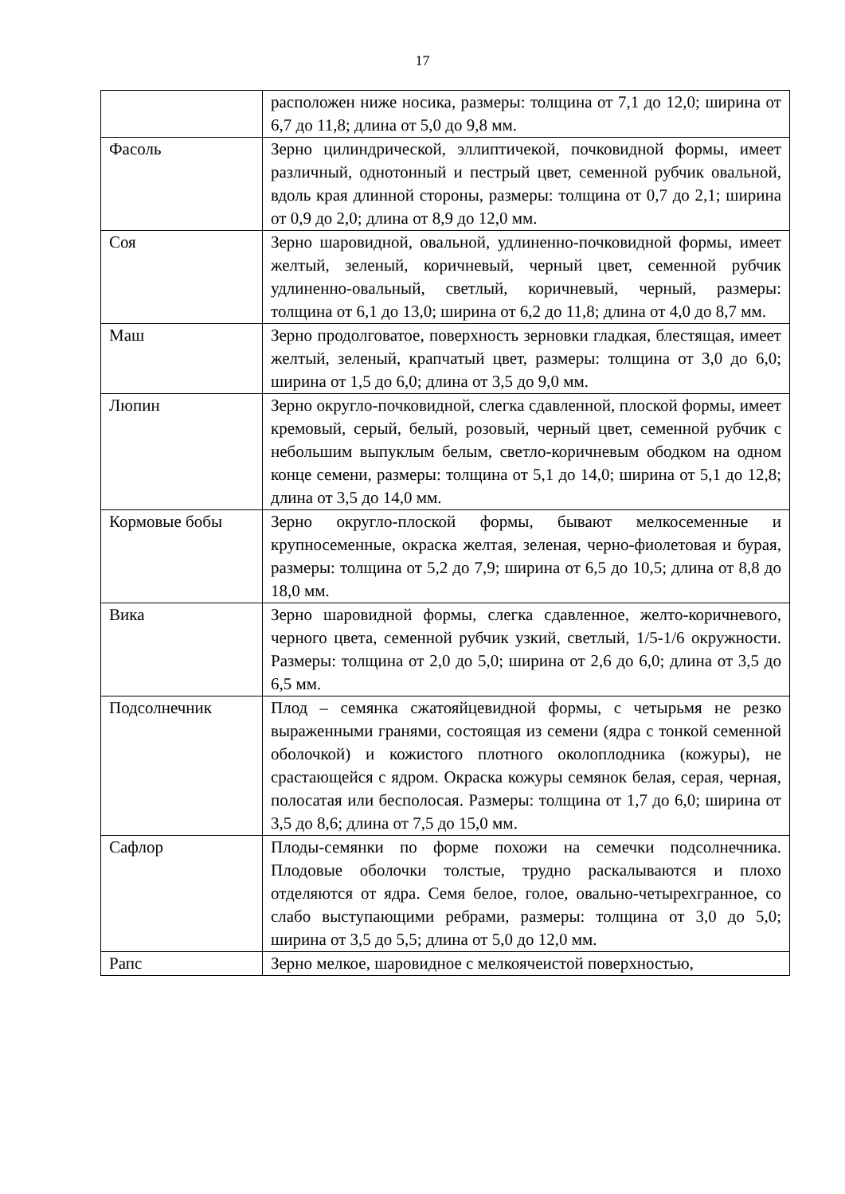17
| | расположен ниже носика, размеры: толщина от 7,1 до 12,0; ширина от 6,7 до 11,8; длина от 5,0 до 9,8 мм. |
| Фасоль | Зерно цилиндрической, эллиптичекой, почковидной формы, имеет различный, однотонный и пестрый цвет, семенной рубчик овальной, вдоль края длинной стороны, размеры: толщина от 0,7 до 2,1; ширина от 0,9 до 2,0; длина от 8,9 до 12,0 мм. |
| Соя | Зерно шаровидной, овальной, удлиненно-почковидной формы, имеет желтый, зеленый, коричневый, черный цвет, семенной рубчик удлиненно-овальный, светлый, коричневый, черный, размеры: толщина от 6,1 до 13,0; ширина от 6,2 до 11,8; длина от 4,0 до 8,7 мм. |
| Маш | Зерно продолговатое, поверхность зерновки гладкая, блестящая, имеет желтый, зеленый, крапчатый цвет, размеры: толщина от 3,0 до 6,0; ширина от 1,5 до 6,0; длина от 3,5 до 9,0 мм. |
| Люпин | Зерно округло-почковидной, слегка сдавленной, плоской формы, имеет кремовый, серый, белый, розовый, черный цвет, семенной рубчик с небольшим выпуклым белым, светло-коричневым ободком на одном конце семени, размеры: толщина от 5,1 до 14,0; ширина от 5,1 до 12,8; длина от 3,5 до 14,0 мм. |
| Кормовые бобы | Зерно округло-плоской формы, бывают мелкосеменные и крупносеменные, окраска желтая, зеленая, черно-фиолетовая и бурая, размеры: толщина от 5,2 до 7,9; ширина от 6,5 до 10,5; длина от 8,8 до 18,0 мм. |
| Вика | Зерно шаровидной формы, слегка сдавленное, желто-коричневого, черного цвета, семенной рубчик узкий, светлый, 1/5-1/6 окружности. Размеры: толщина от 2,0 до 5,0; ширина от 2,6 до 6,0; длина от 3,5 до 6,5 мм. |
| Подсолнечник | Плод – семянка сжатояйцевидной формы, с четырьмя не резко выраженными гранями, состоящая из семени (ядра с тонкой семенной оболочкой) и кожистого плотного околоплодника (кожуры), не срастающейся с ядром. Окраска кожуры семянок белая, серая, черная, полосатая или бесполосая. Размеры: толщина от 1,7 до 6,0; ширина от 3,5 до 8,6; длина от 7,5 до 15,0 мм. |
| Сафлор | Плоды-семянки по форме похожи на семечки подсолнечника. Плодовые оболочки толстые, трудно раскалываются и плохо отделяются от ядра. Семя белое, голое, овально-четырехгранное, со слабо выступающими ребрами, размеры: толщина от 3,0 до 5,0; ширина от 3,5 до 5,5; длина от 5,0 до 12,0 мм. |
| Рапс | Зерно мелкое, шаровидное с мелкоячеистой поверхностью, |